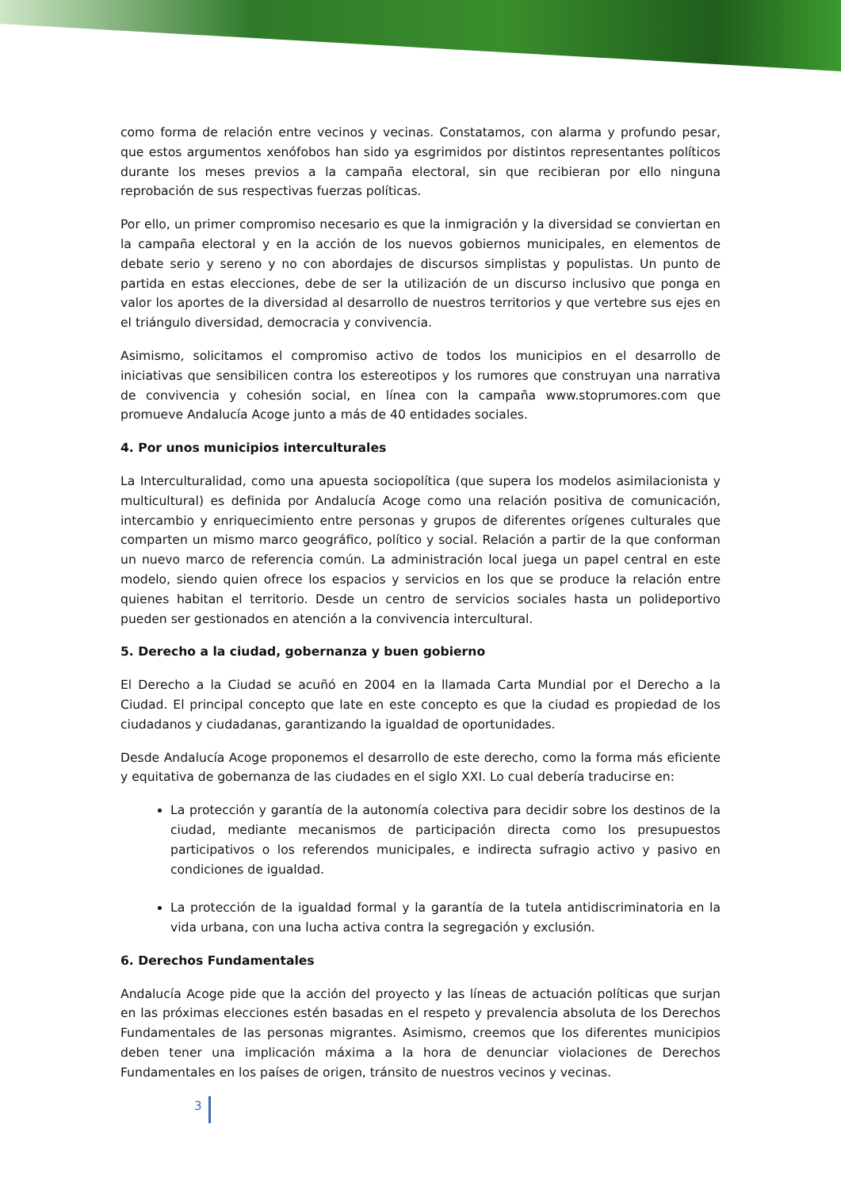como forma de relación entre vecinos y vecinas. Constatamos, con alarma y profundo pesar, que estos argumentos xenófobos han sido ya esgrimidos por distintos representantes políticos durante los meses previos a la campaña electoral, sin que recibieran por ello ninguna reprobación de sus respectivas fuerzas políticas.
Por ello, un primer compromiso necesario es que la inmigración y la diversidad se conviertan en la campaña electoral y en la acción de los nuevos gobiernos municipales, en elementos de debate serio y sereno y no con abordajes de discursos simplistas y populistas. Un punto de partida en estas elecciones, debe de ser la utilización de un discurso inclusivo que ponga en valor los aportes de la diversidad al desarrollo de nuestros territorios y que vertebre sus ejes en el triángulo diversidad, democracia y convivencia.
Asimismo, solicitamos el compromiso activo de todos los municipios en el desarrollo de iniciativas que sensibilicen contra los estereotipos y los rumores que construyan una narrativa de convivencia y cohesión social, en línea con la campaña www.stoprumores.com que promueve Andalucía Acoge junto a más de 40 entidades sociales.
4. Por unos municipios interculturales
La Interculturalidad, como una apuesta sociopolítica (que supera los modelos asimilacionista y multicultural) es definida por Andalucía Acoge como una relación positiva de comunicación, intercambio y enriquecimiento entre personas y grupos de diferentes orígenes culturales que comparten un mismo marco geográfico, político y social. Relación a partir de la que conforman un nuevo marco de referencia común. La administración local juega un papel central en este modelo, siendo quien ofrece los espacios y servicios en los que se produce la relación entre quienes habitan el territorio. Desde un centro de servicios sociales hasta un polideportivo pueden ser gestionados en atención a la convivencia intercultural.
5. Derecho a la ciudad, gobernanza y buen gobierno
El Derecho a la Ciudad se acuñó en 2004 en la llamada Carta Mundial por el Derecho a la Ciudad. El principal concepto que late en este concepto es que la ciudad es propiedad de los ciudadanos y ciudadanas, garantizando la igualdad de oportunidades.
Desde Andalucía Acoge proponemos el desarrollo de este derecho, como la forma más eficiente y equitativa de gobernanza de las ciudades en el siglo XXI. Lo cual debería traducirse en:
La protección y garantía de la autonomía colectiva para decidir sobre los destinos de la ciudad, mediante mecanismos de participación directa como los presupuestos participativos o los referendos municipales, e indirecta sufragio activo y pasivo en condiciones de igualdad.
La protección de la igualdad formal y la garantía de la tutela antidiscriminatoria en la vida urbana, con una lucha activa contra la segregación y exclusión.
6. Derechos Fundamentales
Andalucía Acoge pide que la acción del proyecto y las líneas de actuación políticas que surjan en las próximas elecciones estén basadas en el respeto y prevalencia absoluta de los Derechos Fundamentales de las personas migrantes. Asimismo, creemos que los diferentes municipios deben tener una implicación máxima a la hora de denunciar violaciones de Derechos Fundamentales en los países de origen, tránsito de nuestros vecinos y vecinas.
3